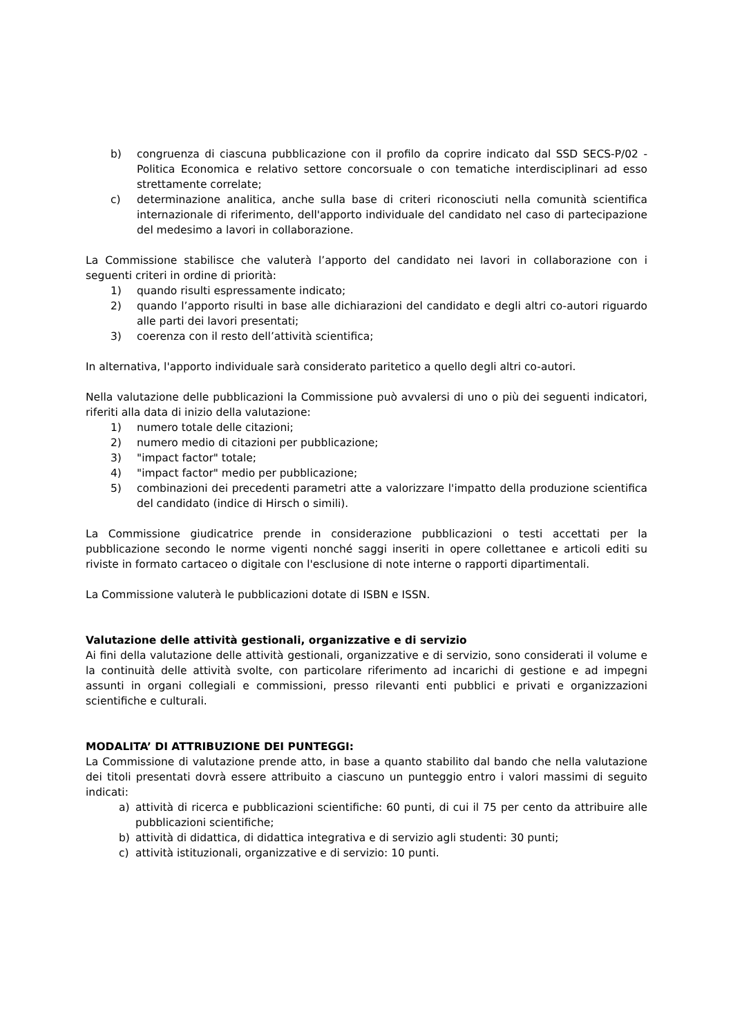b) congruenza di ciascuna pubblicazione con il profilo da coprire indicato dal SSD SECS-P/02 - Politica Economica e relativo settore concorsuale o con tematiche interdisciplinari ad esso strettamente correlate;
c) determinazione analitica, anche sulla base di criteri riconosciuti nella comunità scientifica internazionale di riferimento, dell'apporto individuale del candidato nel caso di partecipazione del medesimo a lavori in collaborazione.
La Commissione stabilisce che valuterà l’apporto del candidato nei lavori in collaborazione con i seguenti criteri in ordine di priorità:
1) quando risulti espressamente indicato;
2) quando l’apporto risulti in base alle dichiarazioni del candidato e degli altri co-autori riguardo alle parti dei lavori presentati;
3) coerenza con il resto dell’attività scientifica;
In alternativa, l'apporto individuale sarà considerato paritetico a quello degli altri co-autori.
Nella valutazione delle pubblicazioni la Commissione può avvalersi di uno o più dei seguenti indicatori, riferiti alla data di inizio della valutazione:
1) numero totale delle citazioni;
2) numero medio di citazioni per pubblicazione;
3) "impact factor" totale;
4) "impact factor" medio per pubblicazione;
5) combinazioni dei precedenti parametri atte a valorizzare l'impatto della produzione scientifica del candidato (indice di Hirsch o simili).
La Commissione giudicatrice prende in considerazione pubblicazioni o testi accettati per la pubblicazione secondo le norme vigenti nonché saggi inseriti in opere collettanee e articoli editi su riviste in formato cartaceo o digitale con l'esclusione di note interne o rapporti dipartimentali.
La Commissione valuterà le pubblicazioni dotate di ISBN e ISSN.
Valutazione delle attività gestionali, organizzative e di servizio
Ai fini della valutazione delle attività gestionali, organizzative e di servizio, sono considerati il volume e la continuità delle attività svolte, con particolare riferimento ad incarichi di gestione e ad impegni assunti in organi collegiali e commissioni, presso rilevanti enti pubblici e privati e organizzazioni scientifiche e culturali.
MODALITA’ DI ATTRIBUZIONE DEI PUNTEGGI:
La Commissione di valutazione prende atto, in base a quanto stabilito dal bando che nella valutazione dei titoli presentati dovrà essere attribuito a ciascuno un punteggio entro i valori massimi di seguito indicati:
a) attività di ricerca e pubblicazioni scientifiche: 60 punti, di cui il 75 per cento da attribuire alle pubblicazioni scientifiche;
b) attività di didattica, di didattica integrativa e di servizio agli studenti: 30 punti;
c) attività istituzionali, organizzative e di servizio: 10 punti.